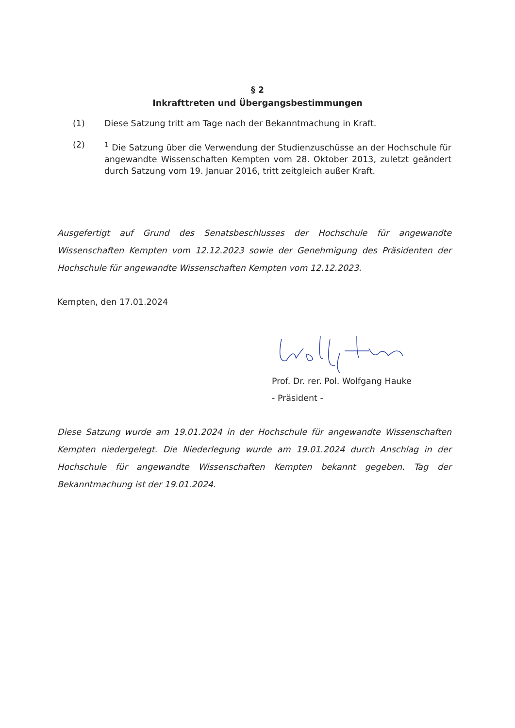§ 2
Inkrafttreten und Übergangsbestimmungen
(1) Diese Satzung tritt am Tage nach der Bekanntmachung in Kraft.
(2) <sup>1</sup> Die Satzung über die Verwendung der Studienzuschüsse an der Hochschule für angewandte Wissenschaften Kempten vom 28. Oktober 2013, zuletzt geändert durch Satzung vom 19. Januar 2016, tritt zeitgleich außer Kraft.
Ausgefertigt auf Grund des Senatsbeschlusses der Hochschule für angewandte Wissenschaften Kempten vom 12.12.2023 sowie der Genehmigung des Präsidenten der Hochschule für angewandte Wissenschaften Kempten vom 12.12.2023.
Kempten, den 17.01.2024
Prof. Dr. rer. Pol. Wolfgang Hauke
- Präsident -
Diese Satzung wurde am 19.01.2024 in der Hochschule für angewandte Wissenschaften Kempten niedergelegt. Die Niederlegung wurde am 19.01.2024 durch Anschlag in der Hochschule für angewandte Wissenschaften Kempten bekannt gegeben. Tag der Bekanntmachung ist der 19.01.2024.